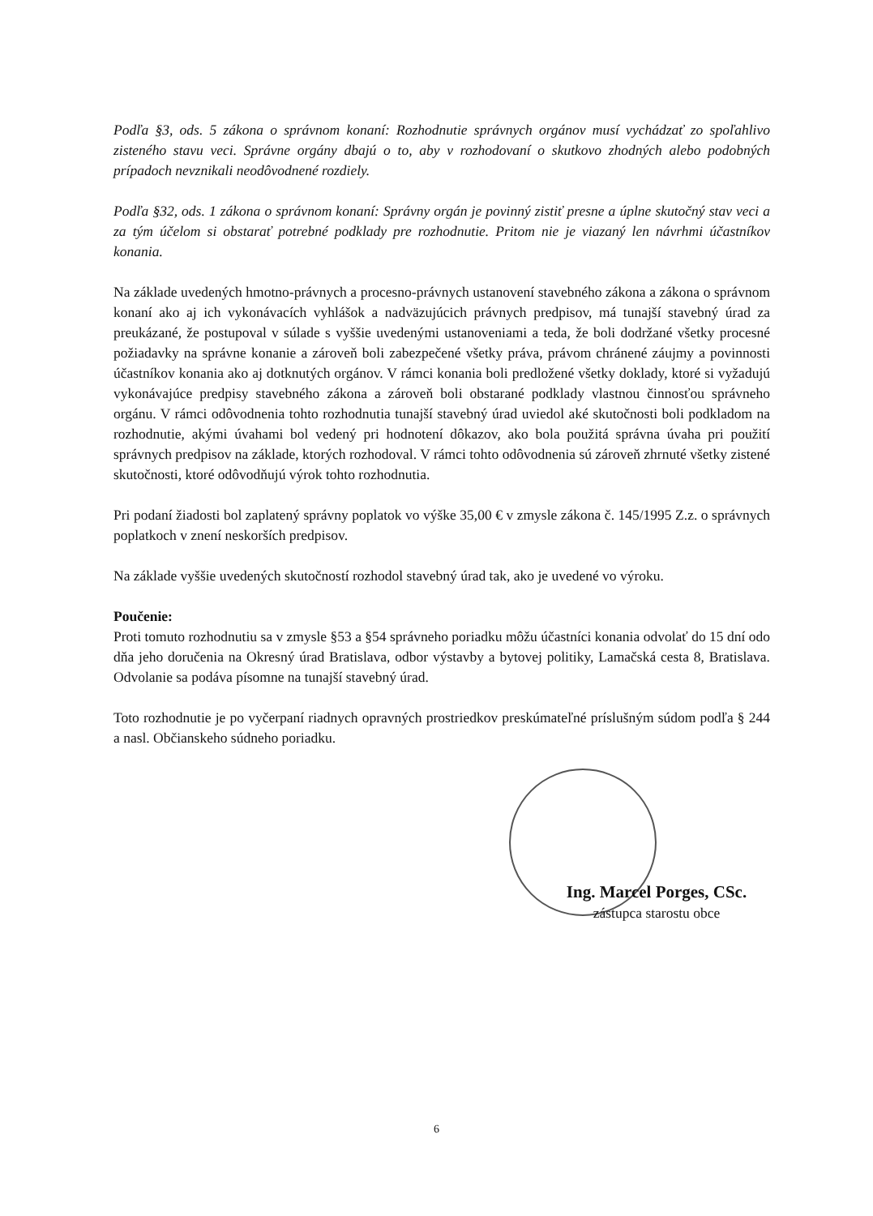Podľa §3, ods. 5 zákona o správnom konaní: Rozhodnutie správnych orgánov musí vychádzať zo spoľahlivo zisteného stavu veci. Správne orgány dbajú o to, aby v rozhodovaní o skutkovo zhodných alebo podobných prípadoch nevznikali neodôvodnené rozdiely.
Podľa §32, ods. 1 zákona o správnom konaní: Správny orgán je povinný zistiť presne a úplne skutočný stav veci a za tým účelom si obstarať potrebné podklady pre rozhodnutie. Pritom nie je viazaný len návrhmi účastníkov konania.
Na základe uvedených hmotno-právnych a procesno-právnych ustanovení stavebného zákona a zákona o správnom konaní ako aj ich vykonávacích vyhlášok a nadväzujúcich právnych predpisov, má tunajší stavebný úrad za preukázané, že postupoval v súlade s vyššie uvedenými ustanoveniami a teda, že boli dodržané všetky procesné požiadavky na správne konanie a zároveň boli zabezpečené všetky práva, právom chránené záujmy a povinnosti účastníkov konania ako aj dotknutých orgánov. V rámci konania boli predložené všetky doklady, ktoré si vyžadujú vykonávajúce predpisy stavebného zákona a zároveň boli obstarané podklady vlastnou činnosťou správneho orgánu. V rámci odôvodnenia tohto rozhodnutia tunajší stavebný úrad uviedol aké skutočnosti boli podkladom na rozhodnutie, akými úvahami bol vedený pri hodnotení dôkazov, ako bola použitá správna úvaha pri použití správnych predpisov na základe, ktorých rozhodoval. V rámci tohto odôvodnenia sú zároveň zhrnuté všetky zistené skutočnosti, ktoré odôvodňujú výrok tohto rozhodnutia.
Pri podaní žiadosti bol zaplatený správny poplatok vo výške 35,00 € v zmysle zákona č. 145/1995 Z.z. o správnych poplatkoch v znení neskorších predpisov.
Na základe vyššie uvedených skutočností rozhodol stavebný úrad tak, ako je uvedené vo výroku.
Poučenie:
Proti tomuto rozhodnutiu sa v zmysle §53 a §54 správneho poriadku môžu účastníci konania odvolať do 15 dní odo dňa jeho doručenia na Okresný úrad Bratislava, odbor výstavby a bytovej politiky, Lamačská cesta 8, Bratislava. Odvolanie sa podáva písomne na tunajší stavebný úrad.
Toto rozhodnutie je po vyčerpaní riadnych opravných prostriedkov preskúmateľné príslušným súdom podľa § 244 a nasl. Občianskeho súdneho poriadku.
Ing. Marcel Porges, CSc.
zástupca starostu obce
6